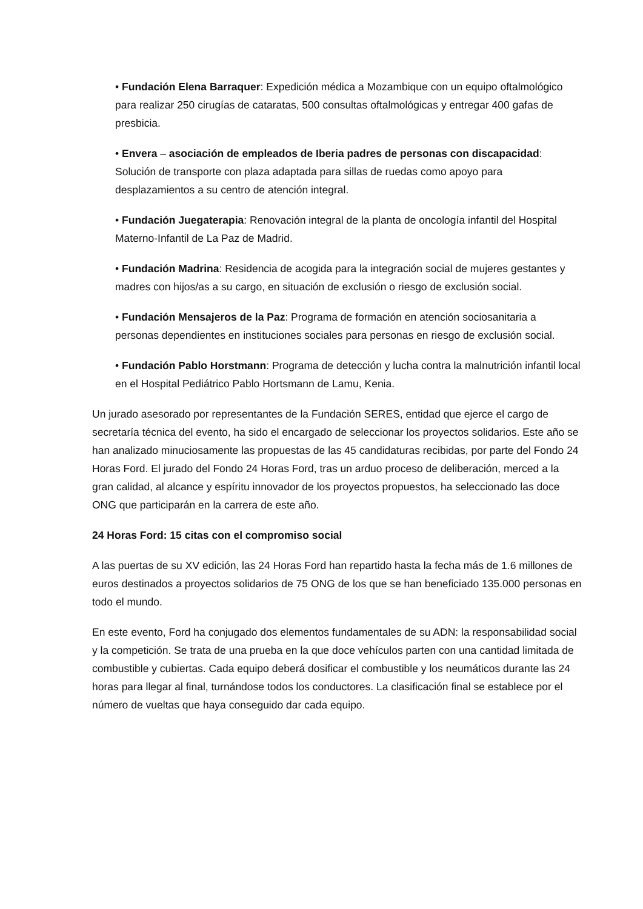• Fundación Elena Barraquer: Expedición médica a Mozambique con un equipo oftalmológico para realizar 250 cirugías de cataratas, 500 consultas oftalmológicas y entregar 400 gafas de presbicia.
• Envera – asociación de empleados de Iberia padres de personas con discapacidad: Solución de transporte con plaza adaptada para sillas de ruedas como apoyo para desplazamientos a su centro de atención integral.
• Fundación Juegaterapia: Renovación integral de la planta de oncología infantil del Hospital Materno-Infantil de La Paz de Madrid.
• Fundación Madrina: Residencia de acogida para la integración social de mujeres gestantes y madres con hijos/as a su cargo, en situación de exclusión o riesgo de exclusión social.
• Fundación Mensajeros de la Paz: Programa de formación en atención sociosanitaria a personas dependientes en instituciones sociales para personas en riesgo de exclusión social.
• Fundación Pablo Horstmann: Programa de detección y lucha contra la malnutrición infantil local en el Hospital Pediátrico Pablo Hortsmann de Lamu, Kenia.
Un jurado asesorado por representantes de la Fundación SERES, entidad que ejerce el cargo de secretaría técnica del evento, ha sido el encargado de seleccionar los proyectos solidarios. Este año se han analizado minuciosamente las propuestas de las 45 candidaturas recibidas, por parte del Fondo 24 Horas Ford. El jurado del Fondo 24 Horas Ford, tras un arduo proceso de deliberación, merced a la gran calidad, al alcance y espíritu innovador de los proyectos propuestos, ha seleccionado las doce ONG que participarán en la carrera de este año.
24 Horas Ford: 15 citas con el compromiso social
A las puertas de su XV edición, las 24 Horas Ford han repartido hasta la fecha más de 1.6 millones de euros destinados a proyectos solidarios de 75 ONG de los que se han beneficiado 135.000 personas en todo el mundo.
En este evento, Ford ha conjugado dos elementos fundamentales de su ADN: la responsabilidad social y la competición. Se trata de una prueba en la que doce vehículos parten con una cantidad limitada de combustible y cubiertas. Cada equipo deberá dosificar el combustible y los neumáticos durante las 24 horas para llegar al final, turnándose todos los conductores. La clasificación final se establece por el número de vueltas que haya conseguido dar cada equipo.